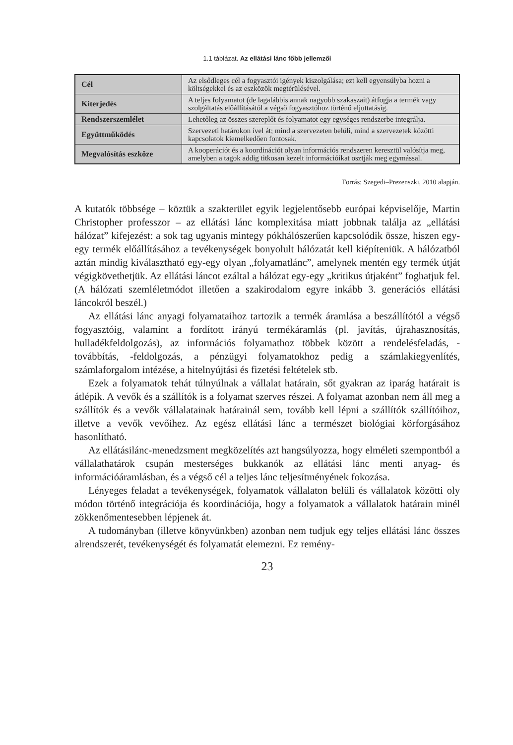1.1 táblázat. Az ellátási lánc főbb jellemzői
| Cél | Az elsődleges cél a fogyasztói igények kiszolgálása; ezt kell egyensúlyba hozni a költségekkel és az eszközök megtérülésével. |
| Kiterjedés | A teljes folyamatot (de lagalábbis annak nagyobb szakaszait) átfogja a termék vagy szolgáltatás előállításától a végső fogyasztóhoz történő eljuttatásig. |
| Rendszerszemlélet | Lehetőleg az összes szereplőt és folyamatot egy egységes rendszerbe integrálja. |
| Együttműködés | Szervezeti határokon ível át; mind a szervezeten belüli, mind a szervezetek közötti kapcsolatok kiemelkedően fontosak. |
| Megvalósítás eszköze | A kooperációt és a koordinációt olyan információs rendszeren keresztül valósítja meg, amelyben a tagok addig titkosan kezelt információikat osztják meg egymással. |
Forrás: Szegedi–Prezenszki, 2010 alapján.
A kutatók többsége – köztük a szakterület egyik legjelentősebb európai képviselője, Martin Christopher professzor – az ellátási lánc komplexitása miatt jobbnak találja az „ellátási hálózat” kifejezést: a sok tag ugyanis mintegy pókhálószerűen kapcsolódik össze, hiszen egy-egy termék előállításához a tevékenységek bonyolult hálózatát kell kiépíteniük. A hálózatból aztán mindig kiválasztható egy-egy olyan „folyamatlánc”, amelynek mentén egy termék útját végigkövethetjük. Az ellátási láncot ezáltal a hálózat egy-egy „kritikus útjaként” foghatjuk fel. (A hálózati szemléletmódot illetően a szakirodalom egyre inkább 3. generációs ellátási láncokról beszél.)
Az ellátási lánc anyagi folyamataihoz tartozik a termék áramlása a beszállítótól a végső fogyasztóig, valamint a fordított irányú termékáramlás (pl. javítás, újrahasznosítás, hulladékfeldolgozás), az információs folyamathoz többek között a rendelésfeladás, -továbbítás, -feldolgozás, a pénzügyi folyamatokhoz pedig a számlakiegyenlítés, számlaforgalom intézése, a hitelnyújtási és fizetési feltételek stb.
Ezek a folyamatok tehát túlnyúlnak a vállalat határain, sőt gyakran az iparág határait is átlépik. A vevők és a szállítók is a folyamat szerves részei. A folyamat azonban nem áll meg a szállítók és a vevők vállalatainak határainál sem, tovább kell lépni a szállítók szállítóihoz, illetve a vevők vevőihez. Az egész ellátási lánc a természet biológiai körforgásához hasonlítható.
Az ellátásilánc-menedzsment megközelítés azt hangsúlyozza, hogy elméleti szempontból a vállalathatárok csupán mesterséges bukkanók az ellátási lánc menti anyag- és információáramlásban, és a végső cél a teljes lánc teljesítményének fokozása.
Lényeges feladat a tevékenységek, folyamatok vállalaton belüli és vállalatok közötti oly módon történő integrációja és koordinációja, hogy a folyamatok a vállalatok határain minél zökkenőmentesebben lépjenek át.
A tudományban (illetve könyvünkben) azonban nem tudjuk egy teljes ellátási lánc összes alrendszerét, tevékenységét és folyamatát elemezni. Ez remény-
23